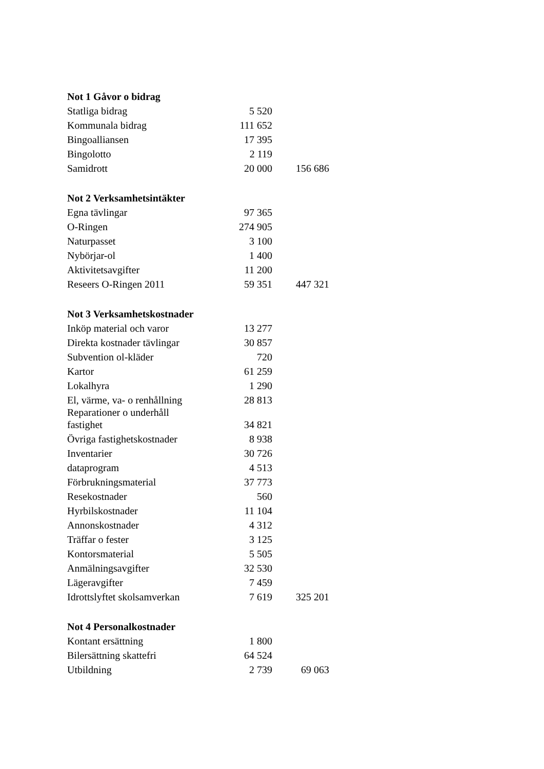| Not 1 Gåvor o bidrag | | |
| --- | --- | --- |
| Statliga bidrag | 5 520 | |
| Kommunala bidrag | 111 652 | |
| Bingoalliansen | 17 395 | |
| Bingolotto | 2 119 | |
| Samidrott | 20 000 | 156 686 |
| Not 2 Verksamhetsintäkter | | |
| Egna tävlingar | 97 365 | |
| O-Ringen | 274 905 | |
| Naturpasset | 3 100 | |
| Nybörjar-ol | 1 400 | |
| Aktivitetsavgifter | 11 200 | |
| Reseers O-Ringen 2011 | 59 351 | 447 321 |
| Not 3 Verksamhetskostnader | | |
| Inköp material och varor | 13 277 | |
| Direkta kostnader tävlingar | 30 857 | |
| Subvention ol-kläder | 720 | |
| Kartor | 61 259 | |
| Lokalhyra | 1 290 | |
| El, värme, va- o renhållning | 28 813 | |
| Reparationer o underhåll fastighet | 34 821 | |
| Övriga fastighetskostnader | 8 938 | |
| Inventarier | 30 726 | |
| dataprogram | 4 513 | |
| Förbrukningsmaterial | 37 773 | |
| Resekostnader | 560 | |
| Hyrbilskostnader | 11 104 | |
| Annonskostnader | 4 312 | |
| Träffar o fester | 3 125 | |
| Kontorsmaterial | 5 505 | |
| Anmälningsavgifter | 32 530 | |
| Lägeravgifter | 7 459 | |
| Idrottslyftet skolsamverkan | 7 619 | 325 201 |
| Not 4 Personalkostnader | | |
| Kontant ersättning | 1 800 | |
| Bilersättning skattefri | 64 524 | |
| Utbildning | 2 739 | 69 063 |